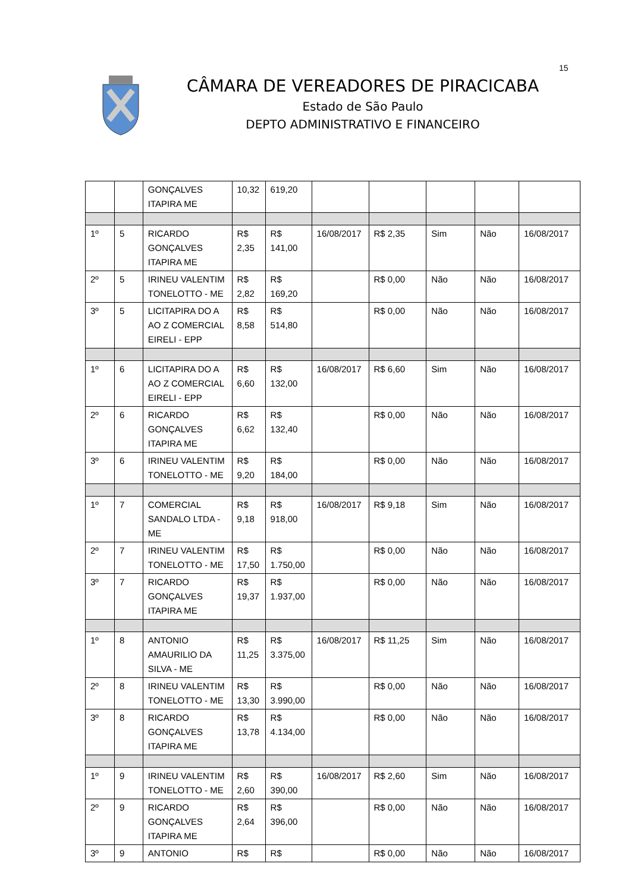15
CÂMARA DE VEREADORES DE PIRACICABA
Estado de São Paulo
DEPTO ADMINISTRATIVO E FINANCEIRO
| | | GONÇALVES ITAPIRA ME | 10,32 | 619,20 | | | | | |
| 1º | 5 | RICARDO GONÇALVES ITAPIRA ME | R$ 2,35 | R$ 141,00 | 16/08/2017 | R$ 2,35 | Sim | Não | 16/08/2017 |
| 2º | 5 | IRINEU VALENTIM TONELOTTO - ME | R$ 2,82 | R$ 169,20 | | R$ 0,00 | Não | Não | 16/08/2017 |
| 3º | 5 | LICITAPIRA DO A AO Z COMERCIAL EIRELI - EPP | R$ 8,58 | R$ 514,80 | | R$ 0,00 | Não | Não | 16/08/2017 |
| 1º | 6 | LICITAPIRA DO A AO Z COMERCIAL EIRELI - EPP | R$ 6,60 | R$ 132,00 | 16/08/2017 | R$ 6,60 | Sim | Não | 16/08/2017 |
| 2º | 6 | RICARDO GONÇALVES ITAPIRA ME | R$ 6,62 | R$ 132,40 | | R$ 0,00 | Não | Não | 16/08/2017 |
| 3º | 6 | IRINEU VALENTIM TONELOTTO - ME | R$ 9,20 | R$ 184,00 | | R$ 0,00 | Não | Não | 16/08/2017 |
| 1º | 7 | COMERCIAL SANDALO LTDA - ME | R$ 9,18 | R$ 918,00 | 16/08/2017 | R$ 9,18 | Sim | Não | 16/08/2017 |
| 2º | 7 | IRINEU VALENTIM TONELOTTO - ME | R$ 17,50 | R$ 1.750,00 | | R$ 0,00 | Não | Não | 16/08/2017 |
| 3º | 7 | RICARDO GONÇALVES ITAPIRA ME | R$ 19,37 | R$ 1.937,00 | | R$ 0,00 | Não | Não | 16/08/2017 |
| 1º | 8 | ANTONIO AMAURILIO DA SILVA - ME | R$ 11,25 | R$ 3.375,00 | 16/08/2017 | R$ 11,25 | Sim | Não | 16/08/2017 |
| 2º | 8 | IRINEU VALENTIM TONELOTTO - ME | R$ 13,30 | R$ 3.990,00 | | R$ 0,00 | Não | Não | 16/08/2017 |
| 3º | 8 | RICARDO GONÇALVES ITAPIRA ME | R$ 13,78 | R$ 4.134,00 | | R$ 0,00 | Não | Não | 16/08/2017 |
| 1º | 9 | IRINEU VALENTIM TONELOTTO - ME | R$ 2,60 | R$ 390,00 | 16/08/2017 | R$ 2,60 | Sim | Não | 16/08/2017 |
| 2º | 9 | RICARDO GONÇALVES ITAPIRA ME | R$ 2,64 | R$ 396,00 | | R$ 0,00 | Não | Não | 16/08/2017 |
| 3º | 9 | ANTONIO | R$ | R$ | | R$ 0,00 | Não | Não | 16/08/2017 |